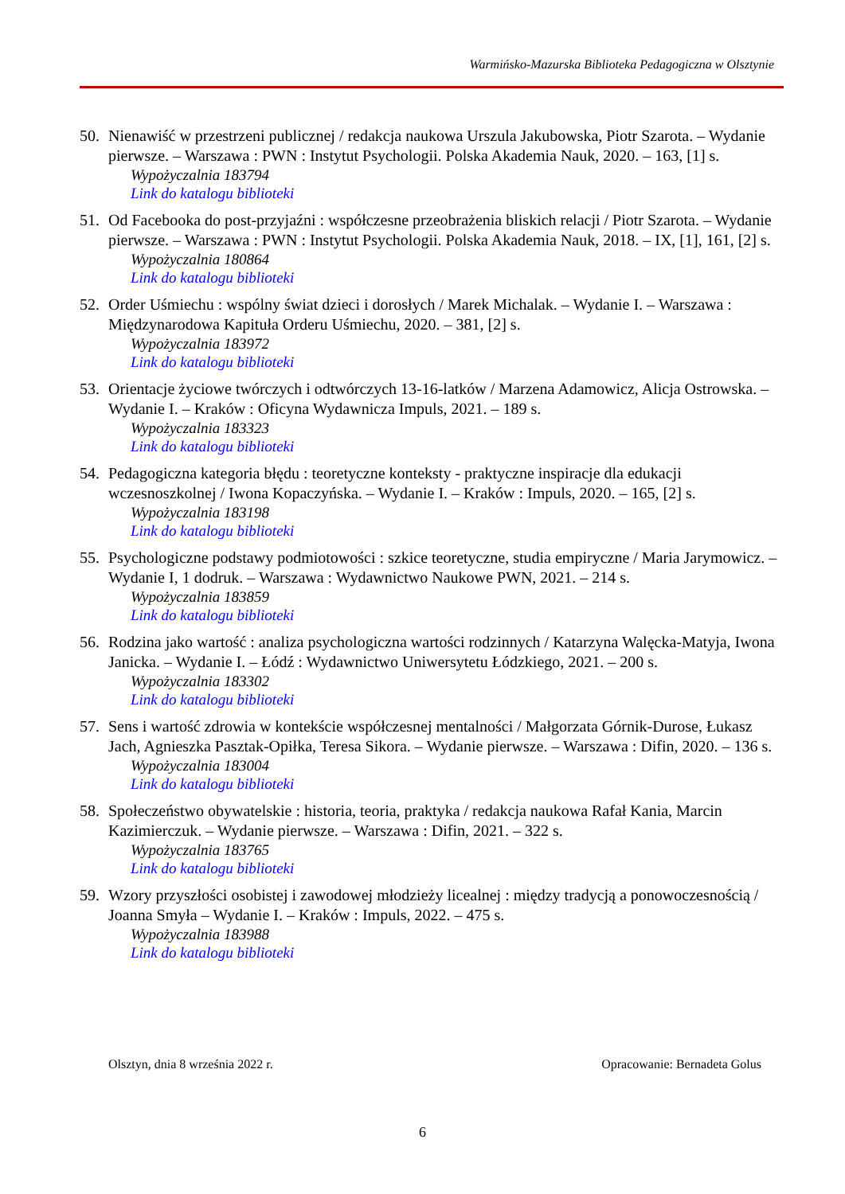Warmińsko-Mazurska Biblioteka Pedagogiczna w Olsztynie
50. Nienawiść w przestrzeni publicznej / redakcja naukowa Urszula Jakubowska, Piotr Szarota. – Wydanie pierwsze. – Warszawa : PWN : Instytut Psychologii. Polska Akademia Nauk, 2020. – 163, [1] s.
Wypożyczalnia 183794
Link do katalogu biblioteki
51. Od Facebooka do post-przyjaźni : współczesne przeobrażenia bliskich relacji / Piotr Szarota. – Wydanie pierwsze. – Warszawa : PWN : Instytut Psychologii. Polska Akademia Nauk, 2018. – IX, [1], 161, [2] s.
Wypożyczalnia 180864
Link do katalogu biblioteki
52. Order Uśmiechu : wspólny świat dzieci i dorosłych / Marek Michalak. – Wydanie I. – Warszawa : Międzynarodowa Kapituła Orderu Uśmiechu, 2020. – 381, [2] s.
Wypożyczalnia 183972
Link do katalogu biblioteki
53. Orientacje życiowe twórczych i odtwórczych 13-16-latków / Marzena Adamowicz, Alicja Ostrowska. – Wydanie I. – Kraków : Oficyna Wydawnicza Impuls, 2021. – 189 s.
Wypożyczalnia 183323
Link do katalogu biblioteki
54. Pedagogiczna kategoria błędu : teoretyczne konteksty - praktyczne inspiracje dla edukacji wczesnoszkolnej / Iwona Kopaczyńska. – Wydanie I. – Kraków : Impuls, 2020. – 165, [2] s.
Wypożyczalnia 183198
Link do katalogu biblioteki
55. Psychologiczne podstawy podmiotowości : szkice teoretyczne, studia empiryczne / Maria Jarymowicz. – Wydanie I, 1 dodruk. – Warszawa : Wydawnictwo Naukowe PWN, 2021. – 214 s.
Wypożyczalnia 183859
Link do katalogu biblioteki
56. Rodzina jako wartość : analiza psychologiczna wartości rodzinnych / Katarzyna Walęcka-Matyja, Iwona Janicka. – Wydanie I. – Łódź : Wydawnictwo Uniwersytetu Łódzkiego, 2021. – 200 s.
Wypożyczalnia 183302
Link do katalogu biblioteki
57. Sens i wartość zdrowia w kontekście współczesnej mentalności / Małgorzata Górnik-Durose, Łukasz Jach, Agnieszka Pasztak-Opiłka, Teresa Sikora. – Wydanie pierwsze. – Warszawa : Difin, 2020. – 136 s.
Wypożyczalnia 183004
Link do katalogu biblioteki
58. Społeczeństwo obywatelskie : historia, teoria, praktyka / redakcja naukowa Rafał Kania, Marcin Kazimierczuk. – Wydanie pierwsze. – Warszawa : Difin, 2021. – 322 s.
Wypożyczalnia 183765
Link do katalogu biblioteki
59. Wzory przyszłości osobistej i zawodowej młodzieży licealnej : między tradycją a ponowoczesnością / Joanna Smyła – Wydanie I. – Kraków : Impuls, 2022. – 475 s.
Wypożyczalnia 183988
Link do katalogu biblioteki
Olsztyn, dnia 8 września 2022 r. Opracowanie: Bernadeta Golus
6